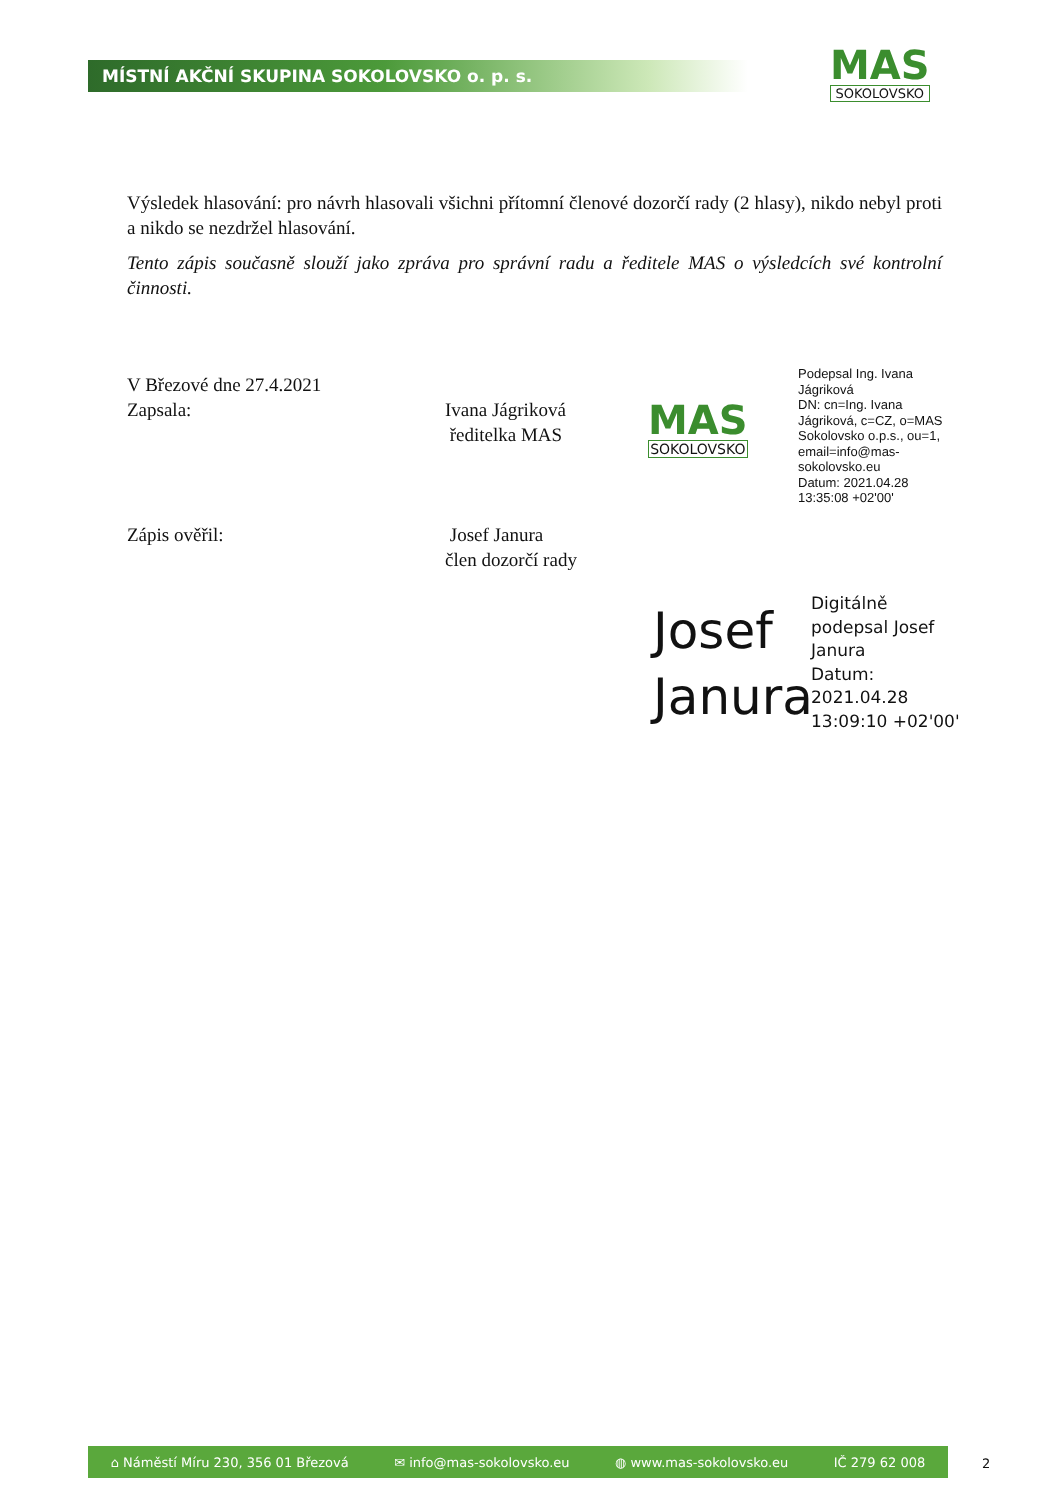MÍSTNÍ AKČNÍ SKUPINA SOKOLOVSKO o. p. s.
MAS
SOKOLOVSKO
Výsledek hlasování: pro návrh hlasovali všichni přítomní členové dozorčí rady (2 hlasy), nikdo nebyl proti a nikdo se nezdržel hlasování.
Tento zápis současně slouží jako zpráva pro správní radu a ředitele MAS o výsledcích své kontrolní činnosti.
V Březové dne 27.4.2021
Zapsala: Ivana Jágriková
ředitelka MAS
Zápis ověřil: Josef Janura
člen dozorčí rady
MAS
SOKOLOVSKO
Podepsal Ing. Ivana Jágriková
DN: cn=Ing. Ivana Jágriková, c=CZ, o=MAS Sokolovsko o.p.s., ou=1, email=info@mas-sokolovsko.eu
Datum: 2021.04.28 13:35:08 +02'00'
Josef
Janura
Digitálně
podepsal Josef
Janura
Datum:
2021.04.28
13:09:10 +02'00'
⌂ Náměstí Míru 230, 356 01 Březová ✉ info@mas-sokolovsko.eu ◍ www.mas-sokolovsko.eu IČ 279 62 008
2